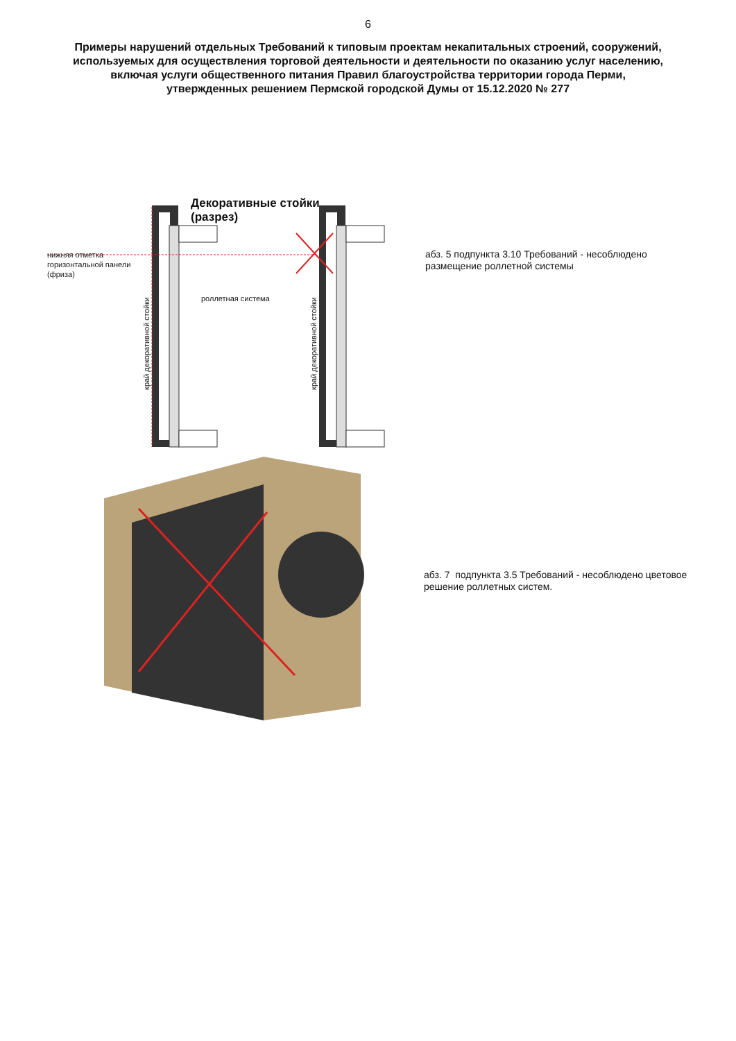6
Примеры нарушений отдельных Требований к типовым проектам некапитальных строений, сооружений, используемых для осуществления торговой деятельности и деятельности по оказанию услуг населению, включая услуги общественного питания Правил благоустройства территории города Перми, утвержденных решением Пермской городской Думы от 15.12.2020 № 277
Декоративные стойки
(разрез)
нижняя отметка
горизонтальной панели
(фриза)
роллетная система
край декоративной стойки
край декоративной стойки
абз. 5 подпункта 3.10 Требований - несоблюдено
размещение роллетной системы
абз. 7 подпункта 3.5 Требований - несоблюдено цветовое
решение роллетных систем.